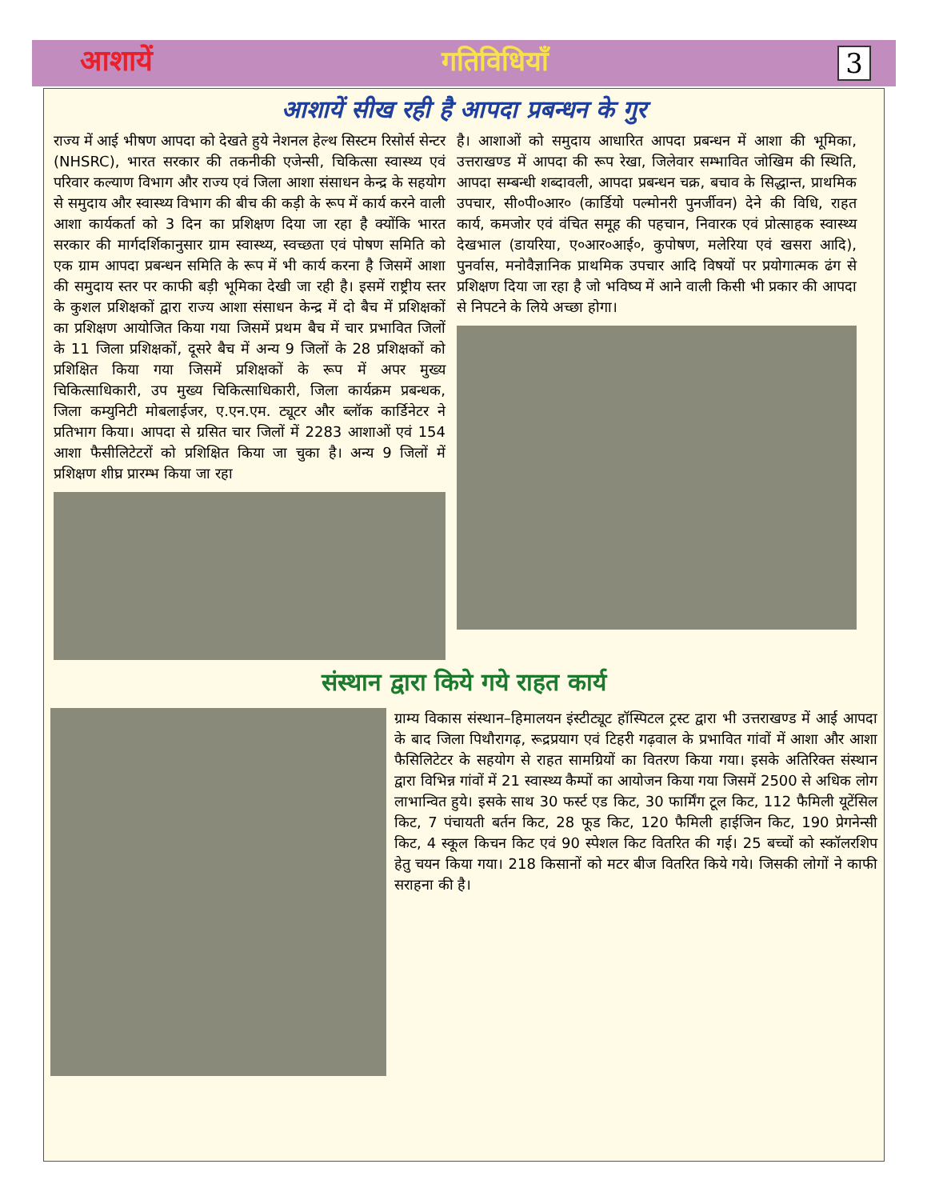आशायें गतिविधियाँ 3
आशायें सीख रही है आपदा प्रबन्धन के गुर
राज्य में आई भीषण आपदा को देखते हुये नेशनल हेल्थ सिस्टम रिसोर्स सेन्टर (NHSRC), भारत सरकार की तकनीकी एजेन्सी, चिकित्सा स्वास्थ्य एवं परिवार कल्याण विभाग और राज्य एवं जिला आशा संसाधन केन्द्र के सहयोग से समुदाय और स्वास्थ्य विभाग की बीच की कड़ी के रूप में कार्य करने वाली आशा कार्यकर्ता को 3 दिन का प्रशिक्षण दिया जा रहा है क्योंकि भारत सरकार की मार्गदर्शिकानुसार ग्राम स्वास्थ्य, स्वच्छता एवं पोषण समिति को एक ग्राम आपदा प्रबन्धन समिति के रूप में भी कार्य करना है जिसमें आशा की समुदाय स्तर पर काफी बड़ी भूमिका देखी जा रही है। इसमें राष्ट्रीय स्तर के कुशल प्रशिक्षकों द्वारा राज्य आशा संसाधन केन्द्र में दो बैच में प्रशिक्षकों का प्रशिक्षण आयोजित किया गया जिसमें प्रथम बैच में चार प्रभावित जिलों के 11 जिला प्रशिक्षकों, दूसरे बैच में अन्य 9 जिलों के 28 प्रशिक्षकों को प्रशिक्षित किया गया जिसमें प्रशिक्षकों के रूप में अपर मुख्य चिकित्साधिकारी, उप मुख्य चिकित्साधिकारी, जिला कार्यक्रम प्रबन्धक, जिला कम्युनिटी मोबलाईजर, ए.एन.एम. ट्यूटर और ब्लॉक कार्डिनेटर ने प्रतिभाग किया। आपदा से ग्रसित चार जिलों में 2283 आशाओं एवं 154 आशा फैसीलिटेटरों को प्रशिक्षित किया जा चुका है। अन्य 9 जिलों में प्रशिक्षण शीघ्र प्रारम्भ किया जा रहा
है। आशाओं को समुदाय आधारित आपदा प्रबन्धन में आशा की भूमिका, उत्तराखण्ड में आपदा की रूप रेखा, जिलेवार सम्भावित जोखिम की स्थिति, आपदा सम्बन्धी शब्दावली, आपदा प्रबन्धन चक्र, बचाव के सिद्धान्त, प्राथमिक उपचार, सी०पी०आर० (कार्डियो पल्मोनरी पुनर्जीवन) देने की विधि, राहत कार्य, कमजोर एवं वंचित समूह की पहचान, निवारक एवं प्रोत्साहक स्वास्थ्य देखभाल (डायरिया, ए०आर०आई०, कुपोषण, मलेरिया एवं खसरा आदि), पुनर्वास, मनोवैज्ञानिक प्राथमिक उपचार आदि विषयों पर प्रयोगात्मक ढंग से प्रशिक्षण दिया जा रहा है जो भविष्य में आने वाली किसी भी प्रकार की आपदा से निपटने के लिये अच्छा होगा।
संस्थान द्वारा किये गये राहत कार्य
ग्राम्य विकास संस्थान–हिमालयन इंस्टीट्यूट हॉस्पिटल ट्रस्ट द्वारा भी उत्तराखण्ड में आई आपदा के बाद जिला पिथौरागढ़, रूद्रप्रयाग एवं टिहरी गढ़वाल के प्रभावित गांवों में आशा और आशा फैसिलिटेटर के सहयोग से राहत सामग्रियों का वितरण किया गया। इसके अतिरिक्त संस्थान द्वारा विभिन्न गांवों में 21 स्वास्थ्य कैम्पों का आयोजन किया गया जिसमें 2500 से अधिक लोग लाभान्वित हुये। इसके साथ 30 फर्स्ट एड किट, 30 फार्मिंग टूल किट, 112 फैमिली यूटेंसिल किट, 7 पंचायती बर्तन किट, 28 फूड किट, 120 फैमिली हाईजिन किट, 190 प्रेगनेन्सी किट, 4 स्कूल किचन किट एवं 90 स्पेशल किट वितरित की गई। 25 बच्चों को स्कॉलरशिप हेतु चयन किया गया। 218 किसानों को मटर बीज वितरित किये गये। जिसकी लोगों ने काफी सराहना की है।